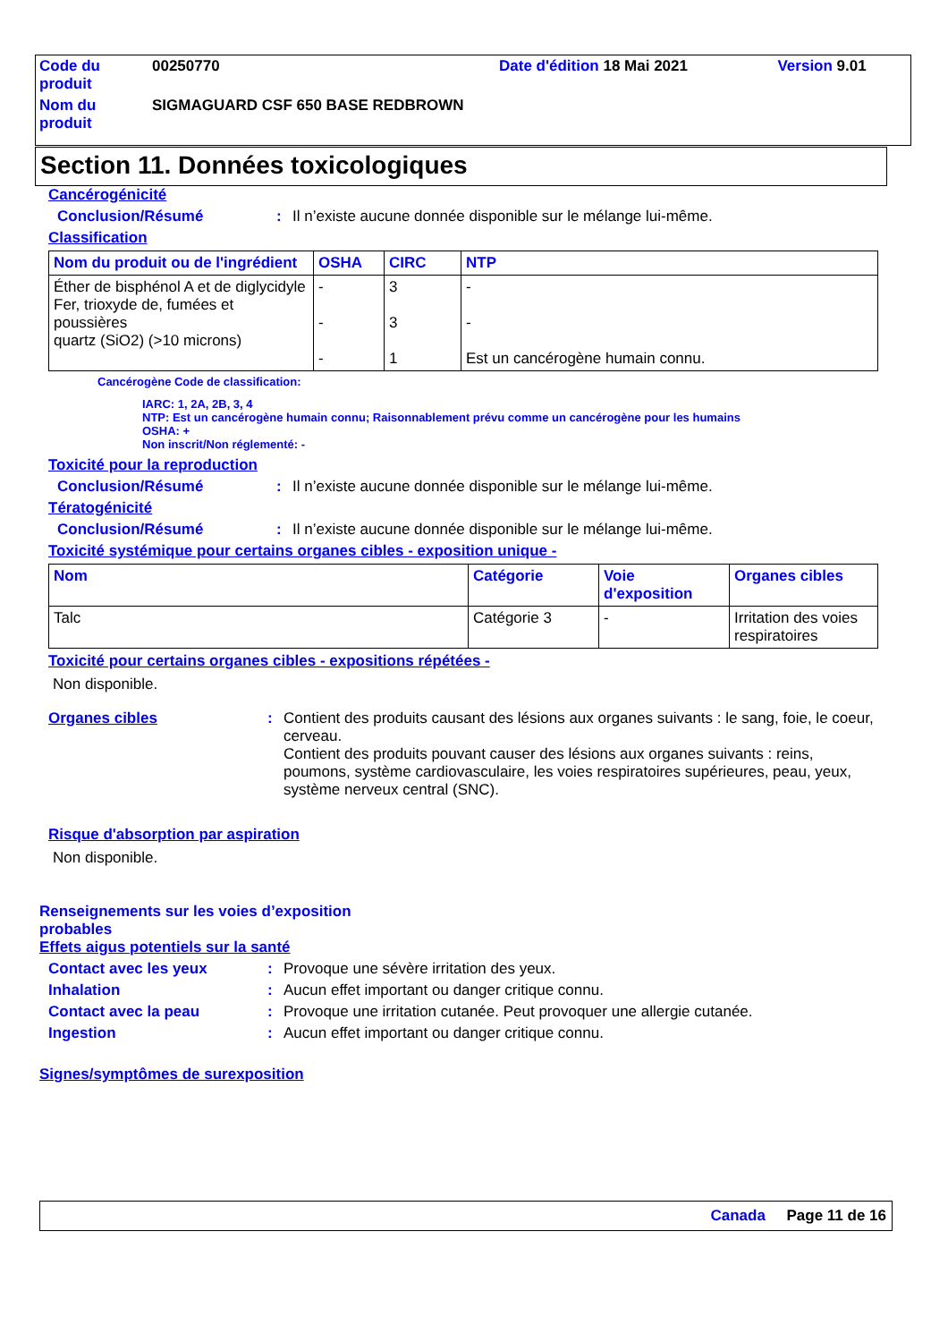| Code du produit | 00250770 | Date d'édition 18 Mai 2021 | Version 9.01 |
| Nom du produit | SIGMAGUARD CSF 650 BASE REDBROWN | | |
Section 11. Données toxicologiques
Cancérogénicité
Conclusion/Résumé : Il n’existe aucune donnée disponible sur le mélange lui-même.
Classification
| Nom du produit ou de l'ingrédient | OSHA | CIRC | NTP |
| --- | --- | --- | --- |
| Éther de bisphénol A et de diglycidyle Fer, trioxyde de, fumées et poussières quartz (SiO2) (>10 microns) | - - - | 3 3 1 | - - Est un cancérogène humain connu. |
Cancérogène Code de classification:
IARC: 1, 2A, 2B, 3, 4
NTP: Est un cancérogène humain connu; Raisonnablement prévu comme un cancérogène pour les humains
OSHA: +
Non inscrit/Non réglementé: -
Toxicité pour la reproduction
Conclusion/Résumé : Il n’existe aucune donnée disponible sur le mélange lui-même.
Tératogénicité
Conclusion/Résumé : Il n’existe aucune donnée disponible sur le mélange lui-même.
Toxicité systémique pour certains organes cibles - exposition unique -
| Nom | Catégorie | Voie d'exposition | Organes cibles |
| --- | --- | --- | --- |
| Talc | Catégorie 3 | - | Irritation des voies respiratoires |
Toxicité pour certains organes cibles - expositions répétées -
Non disponible.
Organes cibles : Contient des produits causant des lésions aux organes suivants : le sang, foie, le coeur, cerveau.
Contient des produits pouvant causer des lésions aux organes suivants : reins, poumons, système cardiovasculaire, les voies respiratoires supérieures, peau, yeux, système nerveux central (SNC).
Risque d'absorption par aspiration
Non disponible.
Renseignements sur les voies d’exposition probables
Effets aigus potentiels sur la santé
Contact avec les yeux : Provoque une sévère irritation des yeux.
Inhalation : Aucun effet important ou danger critique connu.
Contact avec la peau : Provoque une irritation cutanée. Peut provoquer une allergie cutanée.
Ingestion : Aucun effet important ou danger critique connu.
Signes/symptômes de surexposition
Canada Page 11 de 16